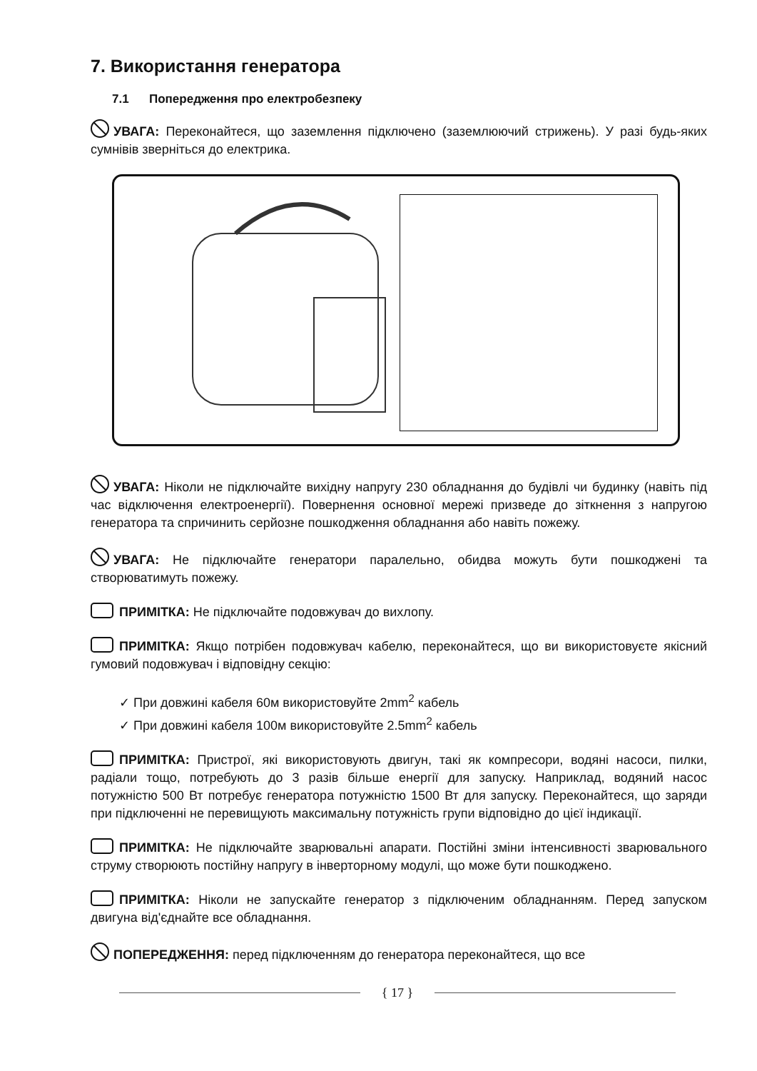7. Використання генератора
7.1 Попередження про електробезпеку
УВАГА: Переконайтеся, що заземлення підключено (заземлюючий стрижень). У разі будь-яких сумнівів зверніться до електрика.
УВАГА: Ніколи не підключайте вихідну напругу 230 обладнання до будівлі чи будинку (навіть під час відключення електроенергії). Повернення основної мережі призведе до зіткнення з напругою генератора та спричинить серйозне пошкодження обладнання або навіть пожежу.
УВАГА: Не підключайте генератори паралельно, обидва можуть бути пошкоджені та створюватимуть пожежу.
ПРИМІТКА: Не підключайте подовжувач до вихлопу.
ПРИМІТКА: Якщо потрібен подовжувач кабелю, переконайтеся, що ви використовуєте якісний гумовий подовжувач і відповідну секцію:
✓ При довжині кабеля 60м використовуйте 2mm<sup>2</sup> кабель
✓ При довжині кабеля 100м використовуйте 2.5mm<sup>2</sup> кабель
ПРИМІТКА: Пристрої, які використовують двигун, такі як компресори, водяні насоси, пилки, радіали тощо, потребують до 3 разів більше енергії для запуску. Наприклад, водяний насос потужністю 500 Вт потребує генератора потужністю 1500 Вт для запуску. Переконайтеся, що заряди при підключенні не перевищують максимальну потужність групи відповідно до цієї індикації.
ПРИМІТКА: Не підключайте зварювальні апарати. Постійні зміни інтенсивності зварювального струму створюють постійну напругу в інверторному модулі, що може бути пошкоджено.
ПРИМІТКА: Ніколи не запускайте генератор з підключеним обладнанням. Перед запуском двигуна від'єднайте все обладнання.
ПОПЕРЕДЖЕННЯ: перед підключенням до генератора переконайтеся, що все
{ 17 }